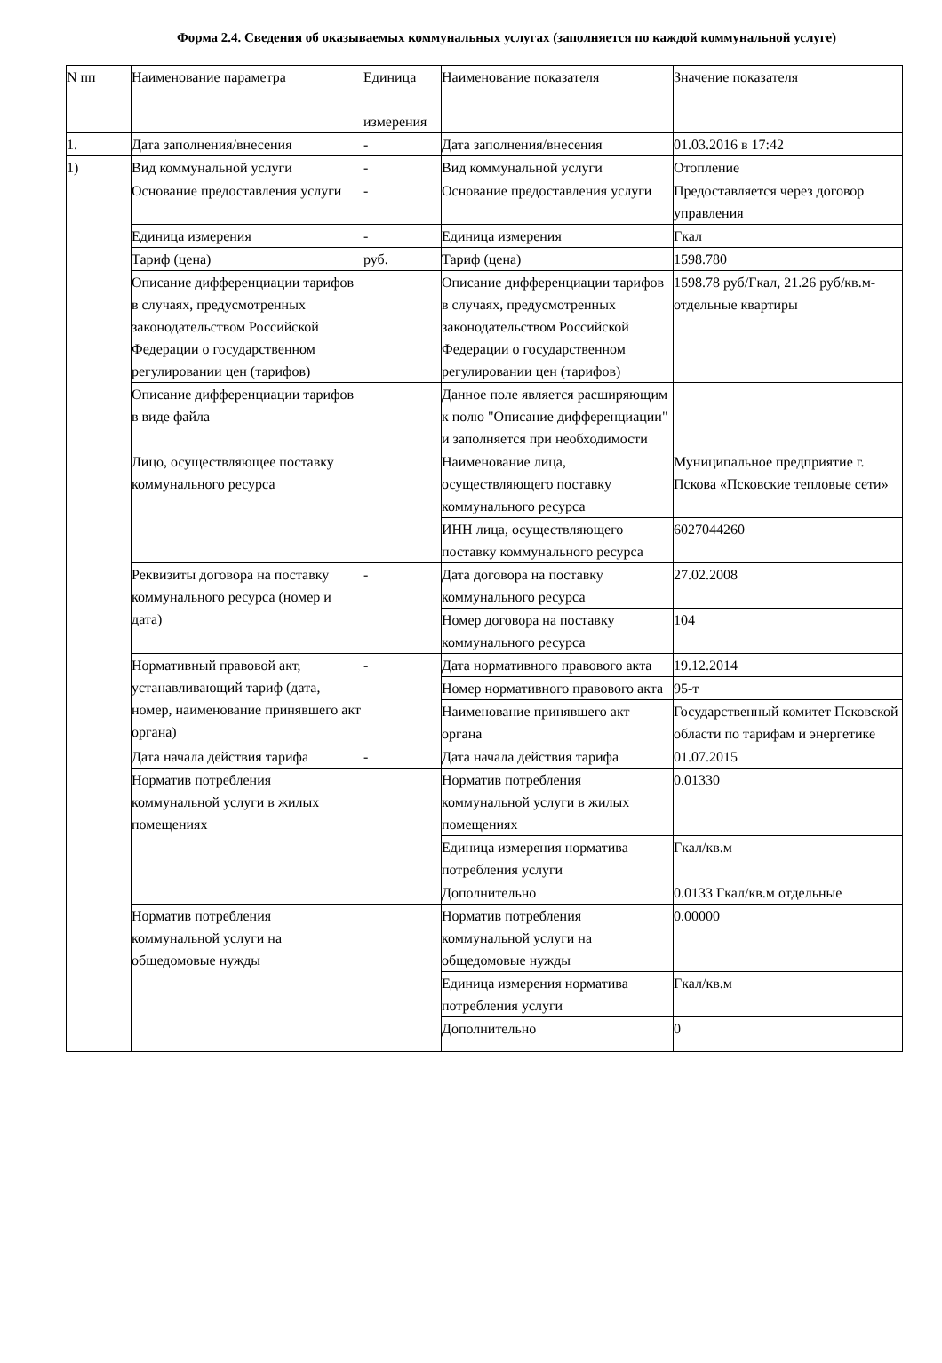Форма 2.4. Сведения об оказываемых коммунальных услугах (заполняется по каждой коммунальной услуге)
| N пп | Наименование параметра | Единица измерения | Наименование показателя | Значение показателя |
| --- | --- | --- | --- | --- |
| 1. | Дата заполнения/внесения | - | Дата заполнения/внесения | 01.03.2016 в 17:42 |
| 1) | Вид коммунальной услуги | - | Вид коммунальной услуги | Отопление |
| | Основание предоставления услуги | - | Основание предоставления услуги | Предоставляется через договор управления |
| | Единица измерения | - | Единица измерения | Гкал |
| | Тариф (цена) | руб. | Тариф (цена) | 1598.780 |
| | Описание дифференциации тарифов в случаях, предусмотренных законодательством Российской Федерации о государственном регулировании цен (тарифов) | | Описание дифференциации тарифов в случаях, предусмотренных законодательством Российской Федерации о государственном регулировании цен (тарифов) | 1598.78 руб/Гкал, 21.26 руб/кв.м- отдельные квартиры |
| | Описание дифференциации тарифов в виде файла | | Данное поле является расширяющим к полю "Описание дифференциации" и заполняется при необходимости | |
| | Лицо, осуществляющее поставку коммунального ресурса | | Наименование лица, осуществляющего поставку коммунального ресурса | Муниципальное предприятие г. Пскова «Псковские тепловые сети» |
| | | | ИНН лица, осуществляющего поставку коммунального ресурса | 6027044260 |
| | Реквизиты договора на поставку коммунального ресурса (номер и дата) | - | Дата договора на поставку коммунального ресурса | 27.02.2008 |
| | | | Номер договора на поставку коммунального ресурса | 104 |
| | Нормативный правовой акт, устанавливающий тариф (дата, номер, наименование принявшего акт органа) | - | Дата нормативного правового акта | 19.12.2014 |
| | | | Номер нормативного правового акта | 95-т |
| | | | Наименование принявшего акт органа | Государственный комитет Псковской области по тарифам и энергетике |
| | Дата начала действия тарифа | - | Дата начала действия тарифа | 01.07.2015 |
| | Норматив потребления коммунальной услуги в жилых помещениях | | Норматив потребления коммунальной услуги в жилых помещениях | 0.01330 |
| | | | Единица измерения норматива потребления услуги | Гкал/кв.м |
| | | | Дополнительно | 0.0133 Гкал/кв.м отдельные |
| | Норматив потребления коммунальной услуги на общедомовые нужды | | Норматив потребления коммунальной услуги на общедомовые нужды | 0.00000 |
| | | | Единица измерения норматива потребления услуги | Гкал/кв.м |
| | | | Дополнительно | 0 |